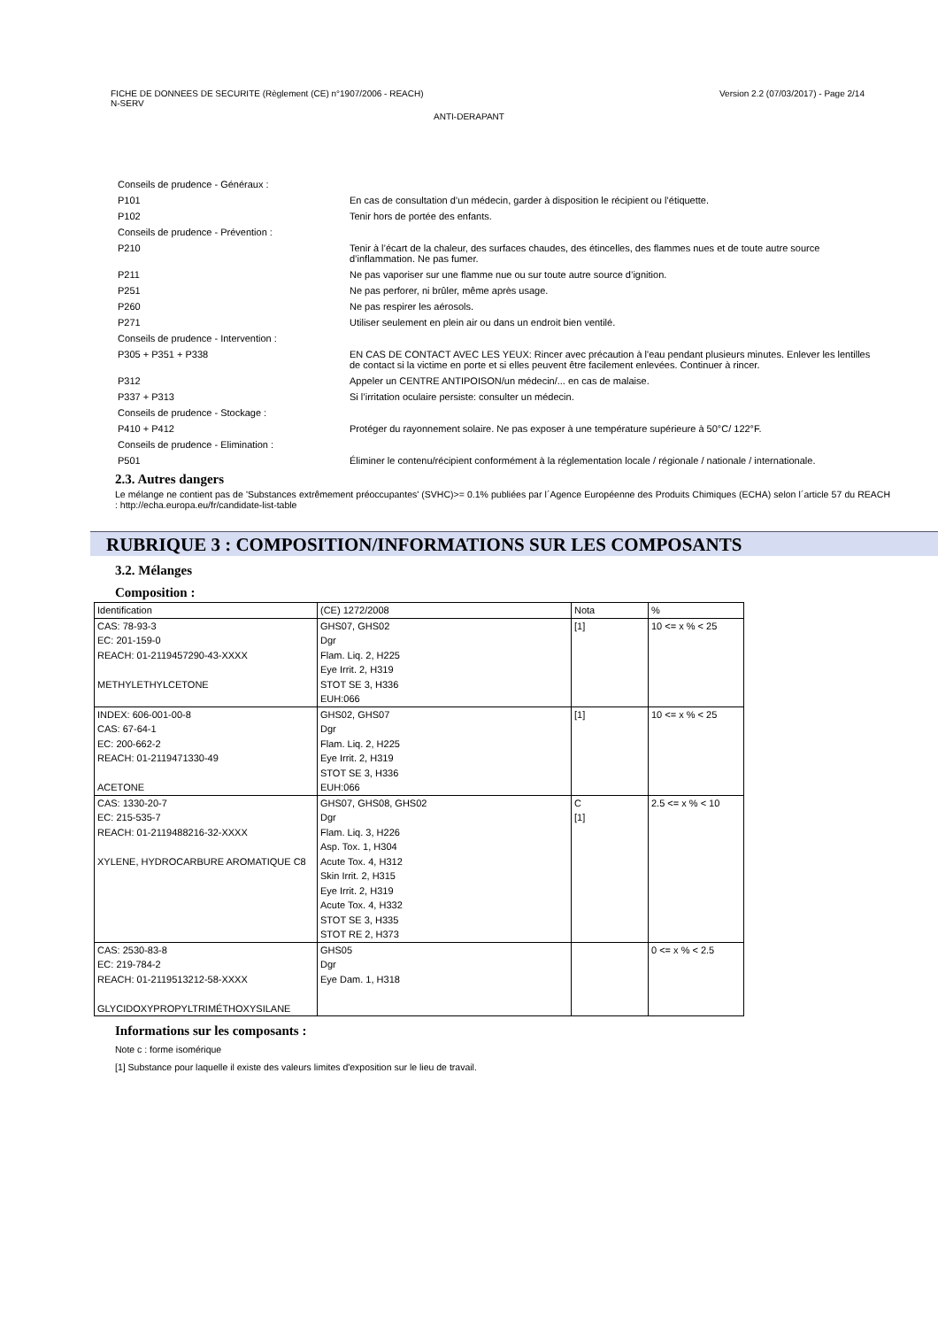FICHE DE DONNEES DE SECURITE (Règlement (CE) n°1907/2006 - REACH)
N-SERV
Version 2.2 (07/03/2017) - Page 2/14
ANTI-DERAPANT
| Conseils de prudence - Généraux : | |
| P101 | En cas de consultation d’un médecin, garder à disposition le récipient ou l’étiquette. |
| P102 | Tenir hors de portée des enfants. |
| Conseils de prudence - Prévention : | |
| P210 | Tenir à l’écart de la chaleur, des surfaces chaudes, des étincelles, des flammes nues et de toute autre source d’inflammation. Ne pas fumer. |
| P211 | Ne pas vaporiser sur une flamme nue ou sur toute autre source d’ignition. |
| P251 | Ne pas perforer, ni brûler, même après usage. |
| P260 | Ne pas respirer les aérosols. |
| P271 | Utiliser seulement en plein air ou dans un endroit bien ventilé. |
| Conseils de prudence - Intervention : | |
| P305 + P351 + P338 | EN CAS DE CONTACT AVEC LES YEUX: Rincer avec précaution à l'eau pendant plusieurs minutes. Enlever les lentilles de contact si la victime en porte et si elles peuvent être facilement enlevées. Continuer à rincer. |
| P312 | Appeler un CENTRE ANTIPOISON/un médecin/... en cas de malaise. |
| P337 + P313 | Si l’irritation oculaire persiste: consulter un médecin. |
| Conseils de prudence - Stockage : | |
| P410 + P412 | Protéger du rayonnement solaire. Ne pas exposer à une température supérieure à 50°C/ 122°F. |
| Conseils de prudence - Elimination : | |
| P501 | Éliminer le contenu/récipient conformément à la réglementation locale / régionale / nationale / internationale. |
2.3. Autres dangers
Le mélange ne contient pas de 'Substances extrêmement préoccupantes' (SVHC)>= 0.1% publiées par l´Agence Européenne des Produits Chimiques (ECHA) selon l´article 57 du REACH : http://echa.europa.eu/fr/candidate-list-table
RUBRIQUE 3 : COMPOSITION/INFORMATIONS SUR LES COMPOSANTS
3.2. Mélanges
Composition :
| Identification | (CE) 1272/2008 | Nota | % |
| CAS: 78-93-3 EC: 201-159-0 REACH: 01-2119457290-43-XXXX METHYLETHYLCETONE | GHS07, GHS02 Dgr Flam. Liq. 2, H225 Eye Irrit. 2, H319 STOT SE 3, H336 EUH:066 | [1] | 10 <= x % < 25 |
| INDEX: 606-001-00-8 CAS: 67-64-1 EC: 200-662-2 REACH: 01-2119471330-49 ACETONE | GHS02, GHS07 Dgr Flam. Liq. 2, H225 Eye Irrit. 2, H319 STOT SE 3, H336 EUH:066 | [1] | 10 <= x % < 25 |
| CAS: 1330-20-7 EC: 215-535-7 REACH: 01-2119488216-32-XXXX XYLENE, HYDROCARBURE AROMATIQUE C8 | GHS07, GHS08, GHS02 Dgr Flam. Liq. 3, H226 Asp. Tox. 1, H304 Acute Tox. 4, H312 Skin Irrit. 2, H315 Eye Irrit. 2, H319 Acute Tox. 4, H332 STOT SE 3, H335 STOT RE 2, H373 | C [1] | 2.5 <= x % < 10 |
| CAS: 2530-83-8 EC: 219-784-2 REACH: 01-2119513212-58-XXXX GLYCIDOXYPROPYLTRIMÉTHOXYSILANE | GHS05 Dgr Eye Dam. 1, H318 | | 0 <= x % < 2.5 |
Informations sur les composants :
Note c : forme isomérique
[1] Substance pour laquelle il existe des valeurs limites d'exposition sur le lieu de travail.